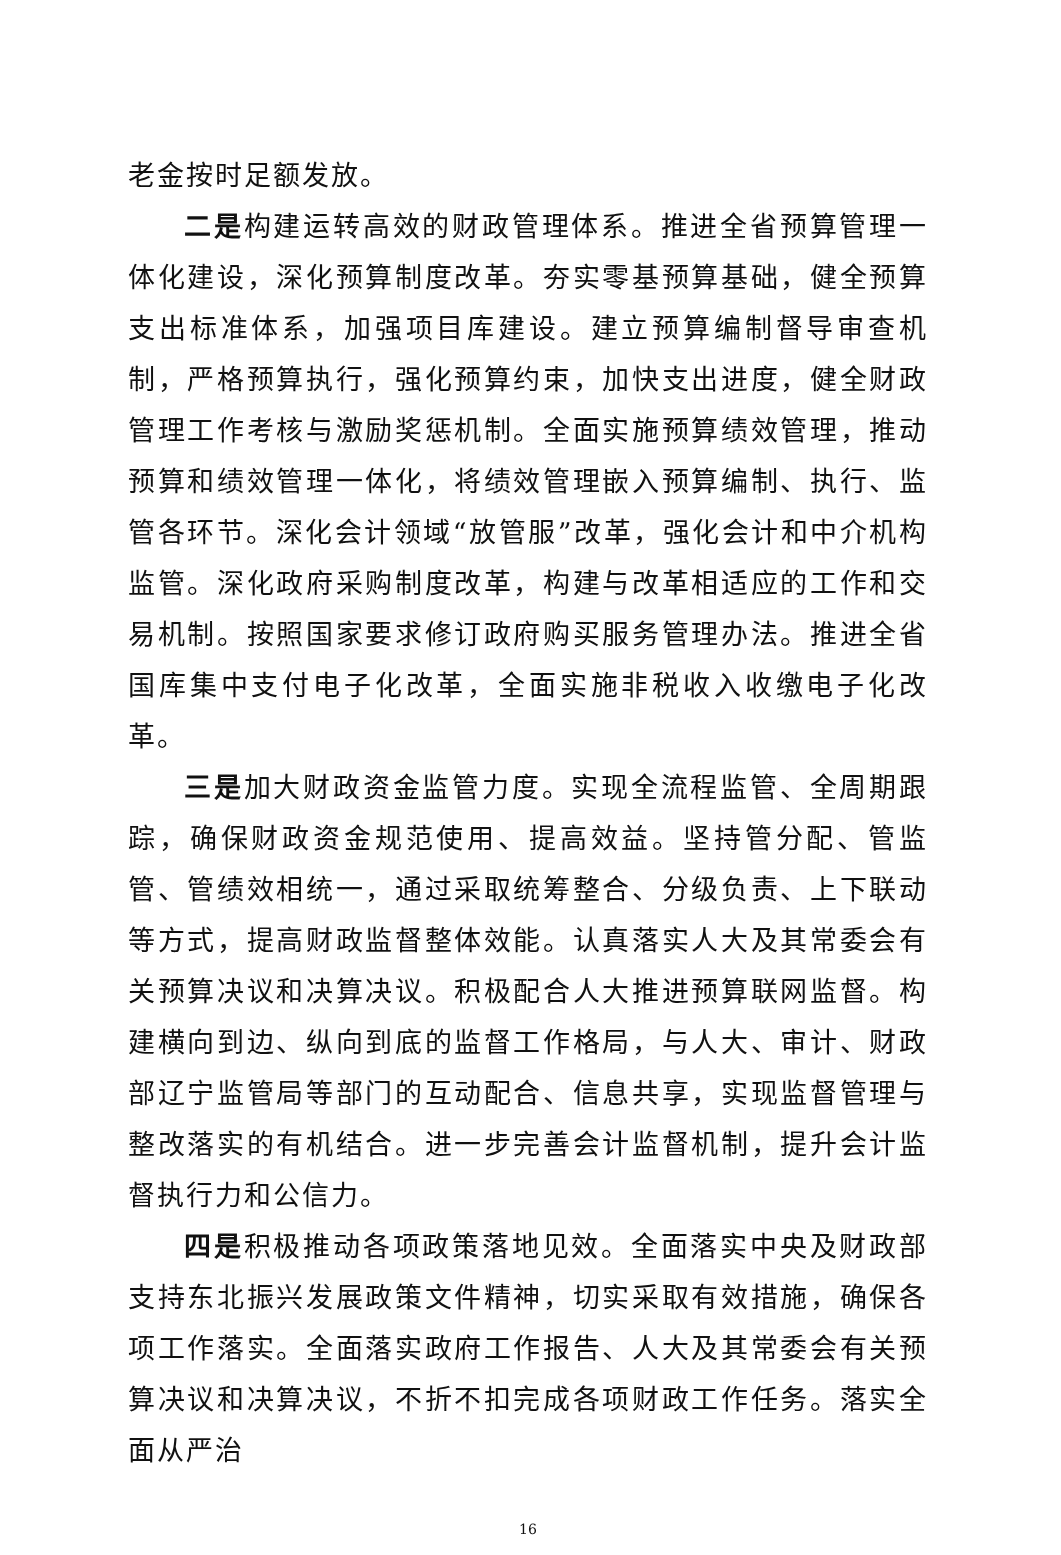老金按时足额发放。
二是构建运转高效的财政管理体系。推进全省预算管理一体化建设，深化预算制度改革。夯实零基预算基础，健全预算支出标准体系，加强项目库建设。建立预算编制督导审查机制，严格预算执行，强化预算约束，加快支出进度，健全财政管理工作考核与激励奖惩机制。全面实施预算绩效管理，推动预算和绩效管理一体化，将绩效管理嵌入预算编制、执行、监管各环节。深化会计领域“放管服”改革，强化会计和中介机构监管。深化政府采购制度改革，构建与改革相适应的工作和交易机制。按照国家要求修订政府购买服务管理办法。推进全省国库集中支付电子化改革，全面实施非税收入收缴电子化改革。
三是加大财政资金监管力度。实现全流程监管、全周期跟踪，确保财政资金规范使用、提高效益。坚持管分配、管监管、管绩效相统一，通过采取统筹整合、分级负责、上下联动等方式，提高财政监督整体效能。认真落实人大及其常委会有关预算决议和决算决议。积极配合人大推进预算联网监督。构建横向到边、纵向到底的监督工作格局，与人大、审计、财政部辽宁监管局等部门的互动配合、信息共享，实现监督管理与整改落实的有机结合。进一步完善会计监督机制，提升会计监督执行力和公信力。
四是积极推动各项政策落地见效。全面落实中央及财政部支持东北振兴发展政策文件精神，切实采取有效措施，确保各项工作落实。全面落实政府工作报告、人大及其常委会有关预算决议和决算决议，不折不扣完成各项财政工作任务。落实全面从严治
16